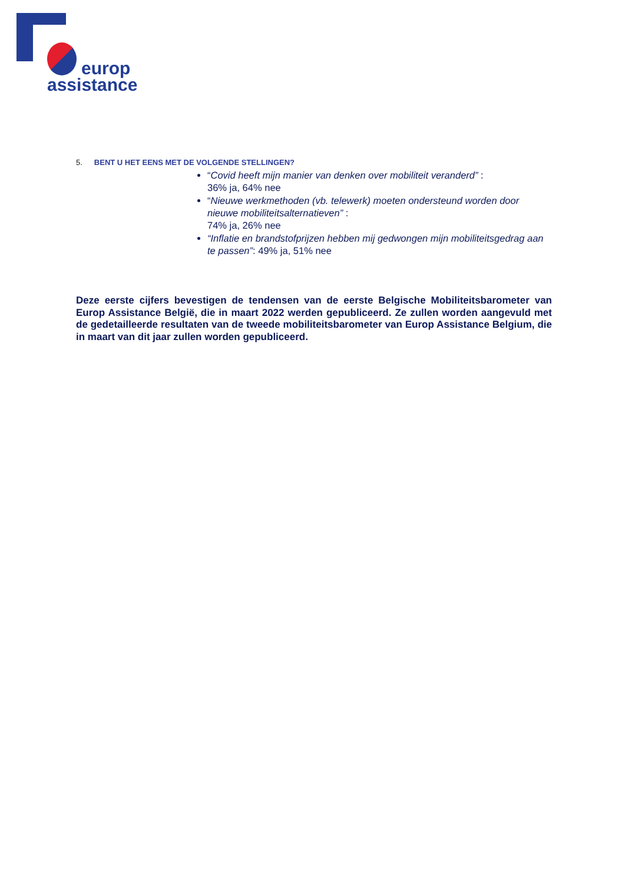europ
assistance
5. BENT U HET EENS MET DE VOLGENDE STELLINGEN?
“Covid heeft mijn manier van denken over mobiliteit veranderd” :
36% ja, 64% nee
“Nieuwe werkmethoden (vb. telewerk) moeten ondersteund worden door nieuwe mobiliteitsalternatieven” :
74% ja, 26% nee
“Inflatie en brandstofprijzen hebben mij gedwongen mijn mobiliteitsgedrag aan te passen”: 49% ja, 51% nee
Deze eerste cijfers bevestigen de tendensen van de eerste Belgische Mobiliteitsbarometer van Europ Assistance België, die in maart 2022 werden gepubliceerd. Ze zullen worden aangevuld met de gedetailleerde resultaten van de tweede mobiliteitsbarometer van Europ Assistance Belgium, die in maart van dit jaar zullen worden gepubliceerd.